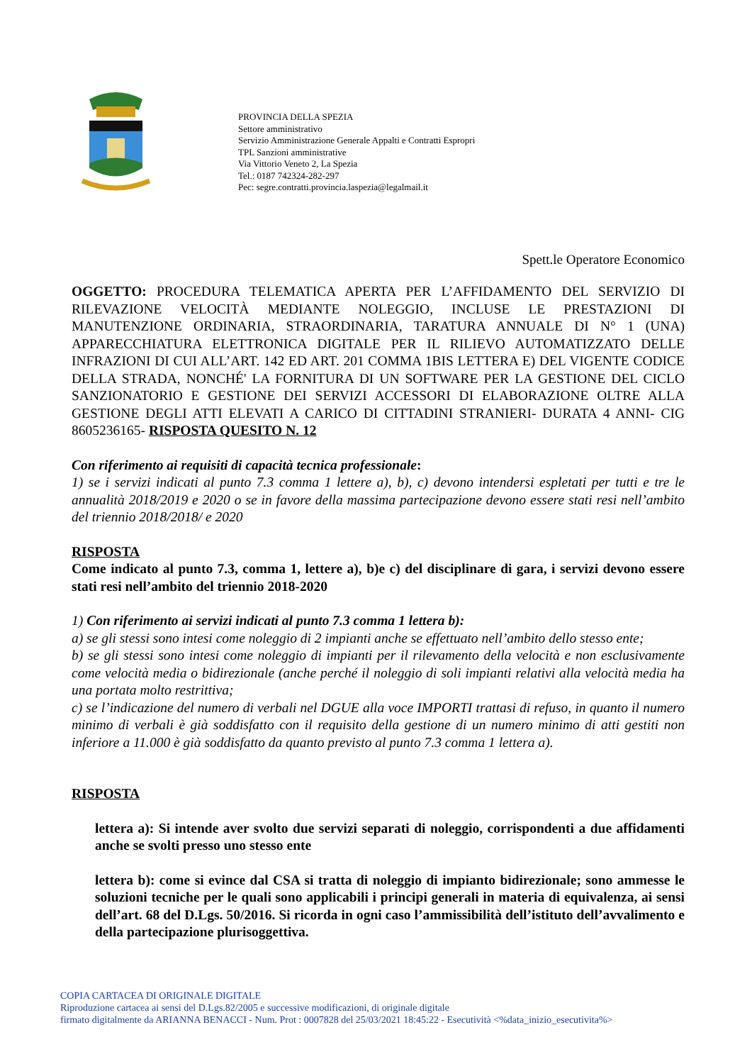PROVINCIA DELLA SPEZIA
Settore amministrativo
Servizio Amministrazione Generale Appalti e Contratti Espropri
TPL Sanzioni amministrative
Via Vittorio Veneto 2, La Spezia
Tel.: 0187 742324-282-297
Pec: segre.contratti.provincia.laspezia@legalmail.it
Spett.le Operatore Economico
OGGETTO: PROCEDURA TELEMATICA APERTA PER L’AFFIDAMENTO DEL SERVIZIO DI RILEVAZIONE VELOCITÀ MEDIANTE NOLEGGIO, INCLUSE LE PRESTAZIONI DI MANUTENZIONE ORDINARIA, STRAORDINARIA, TARATURA ANNUALE DI N° 1 (UNA) APPARECCHIATURA ELETTRONICA DIGITALE PER IL RILIEVO AUTOMATIZZATO DELLE INFRAZIONI DI CUI ALL’ART. 142 ED ART. 201 COMMA 1BIS LETTERA E) DEL VIGENTE CODICE DELLA STRADA, NONCHÉ' LA FORNITURA DI UN SOFTWARE PER LA GESTIONE DEL CICLO SANZIONATORIO E GESTIONE DEI SERVIZI ACCESSORI DI ELABORAZIONE OLTRE ALLA GESTIONE DEGLI ATTI ELEVATI A CARICO DI CITTADINI STRANIERI- DURATA 4 ANNI- CIG 8605236165- RISPOSTA QUESITO N. 12
Con riferimento ai requisiti di capacità tecnica professionale:
1) se i servizi indicati al punto 7.3 comma 1 lettere a), b), c) devono intendersi espletati per tutti e tre le annualità 2018/2019 e 2020 o se in favore della massima partecipazione devono essere stati resi nell’ambito del triennio 2018/2018/ e 2020
RISPOSTA
Come indicato al punto 7.3, comma 1, lettere a), b)e c) del disciplinare di gara, i servizi devono essere stati resi nell’ambito del triennio 2018-2020
1) Con riferimento ai servizi indicati al punto 7.3 comma 1 lettera b):
a) se gli stessi sono intesi come noleggio di 2 impianti anche se effettuato nell’ambito dello stesso ente;
b) se gli stessi sono intesi come noleggio di impianti per il rilevamento della velocità e non esclusivamente come velocità media o bidirezionale (anche perché il noleggio di soli impianti relativi alla velocità media ha una portata molto restrittiva;
c) se l’indicazione del numero di verbali nel DGUE alla voce IMPORTI trattasi di refuso, in quanto il numero minimo di verbali è già soddisfatto con il requisito della gestione di un numero minimo di atti gestiti non inferiore a 11.000 è già soddisfatto da quanto previsto al punto 7.3 comma 1 lettera a).
RISPOSTA
lettera a): Si intende aver svolto due servizi separati di noleggio, corrispondenti a due affidamenti anche se svolti presso uno stesso ente
lettera b): come si evince dal CSA si tratta di noleggio di impianto bidirezionale; sono ammesse le soluzioni tecniche per le quali sono applicabili i principi generali in materia di equivalenza, ai sensi dell’art. 68 del D.Lgs. 50/2016. Si ricorda in ogni caso l’ammissibilità dell’istituto dell’avvalimento e della partecipazione plurisoggettiva.
COPIA CARTACEA DI ORIGINALE DIGITALE
Riproduzione cartacea ai sensi del D.Lgs.82/2005 e successive modificazioni, di originale digitale
firmato digitalmente da ARIANNA BENACCI - Num. Prot : 0007828 del 25/03/2021 18:45:22 - Esecutività <%data_inizio_esecutivita%>